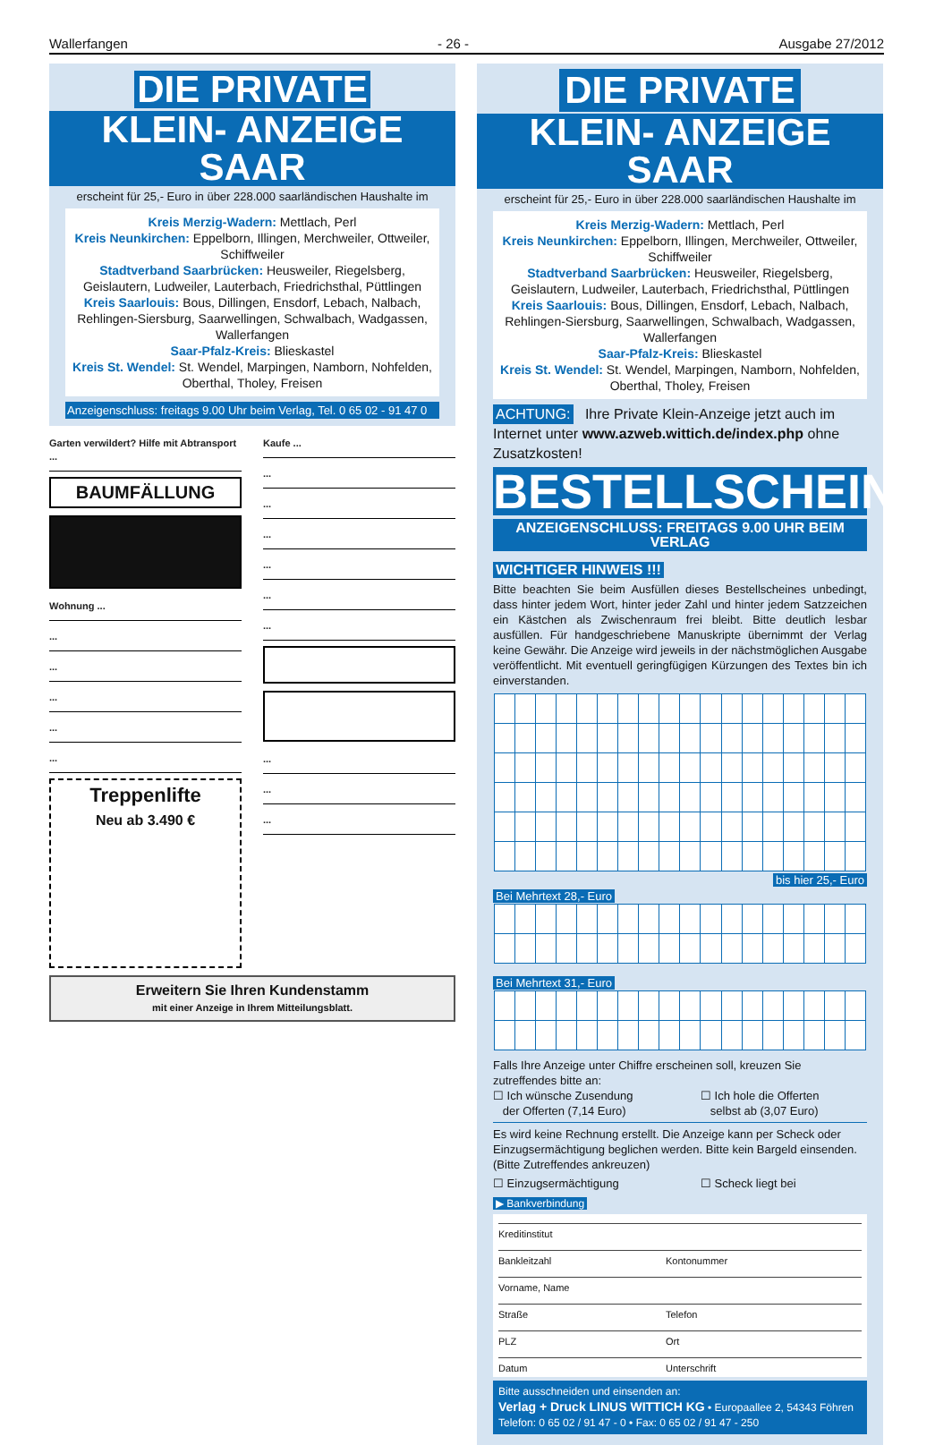Wallerfangen - 26 - Ausgabe 27/2012
DIE PRIVATE
KLEIN- ANZEIGE SAAR
erscheint für 25,- Euro in über 228.000 saarländischen Haushalte im
Kreis Merzig-Wadern: Mettlach, Perl
Kreis Neunkirchen: Eppelborn, Illingen, Merchweiler, Ottweiler, Schiffweiler
Stadtverband Saarbrücken: Heusweiler, Riegelsberg, Geislautern, Ludweiler, Lauterbach, Friedrichsthal, Püttlingen
Kreis Saarlouis: Bous, Dillingen, Ensdorf, Lebach, Nalbach, Rehlingen-Siersburg, Saarwellingen, Schwalbach, Wadgassen, Wallerfangen
Saar-Pfalz-Kreis: Blieskastel
Kreis St. Wendel: St. Wendel, Marpingen, Namborn, Nohfelden, Oberthal, Tholey, Freisen
Anzeigenschluss: freitags 9.00 Uhr beim Verlag, Tel. 0 65 02 - 91 47 0
Garten verwildert? Hilfe mit Abtransport ...
BAUMFÄLLUNG
Wohnung ...
...
...
...
...
...
Treppenlifte
Neu ab 3.490 €
Kaufe ...
...
...
...
...
...
...
...
...
...
Erweitern Sie Ihren Kundenstamm
mit einer Anzeige in Ihrem Mitteilungsblatt.
DIE PRIVATE
KLEIN- ANZEIGE SAAR
erscheint für 25,- Euro in über 228.000 saarländischen Haushalte im
Kreis Merzig-Wadern: Mettlach, Perl
Kreis Neunkirchen: Eppelborn, Illingen, Merchweiler, Ottweiler, Schiffweiler
Stadtverband Saarbrücken: Heusweiler, Riegelsberg, Geislautern, Ludweiler, Lauterbach, Friedrichsthal, Püttlingen
Kreis Saarlouis: Bous, Dillingen, Ensdorf, Lebach, Nalbach, Rehlingen-Siersburg, Saarwellingen, Schwalbach, Wadgassen, Wallerfangen
Saar-Pfalz-Kreis: Blieskastel
Kreis St. Wendel: St. Wendel, Marpingen, Namborn, Nohfelden, Oberthal, Tholey, Freisen
ACHTUNG: Ihre Private Klein-Anzeige jetzt auch im Internet unter www.azweb.wittich.de/index.php ohne Zusatzkosten!
BESTELLSCHEIN
ANZEIGENSCHLUSS: FREITAGS 9.00 UHR BEIM VERLAG
WICHTIGER HINWEIS !!!
Bitte beachten Sie beim Ausfüllen dieses Bestellscheines unbedingt, dass hinter jedem Wort, hinter jeder Zahl und hinter jedem Satzzeichen ein Kästchen als Zwischenraum frei bleibt. Bitte deutlich lesbar ausfüllen. Für handgeschriebene Manuskripte übernimmt der Verlag keine Gewähr. Die Anzeige wird jeweils in der nächstmöglichen Ausgabe veröffentlicht. Mit eventuell geringfügigen Kürzungen des Textes bin ich einverstanden.
bis hier 25,- Euro
Bei Mehrtext 28,- Euro
Bei Mehrtext 31,- Euro
Falls Ihre Anzeige unter Chiffre erscheinen soll, kreuzen Sie zutreffendes bitte an:
☐ Ich wünsche Zusendung
der Offerten (7,14 Euro)
☐ Ich hole die Offerten
selbst ab (3,07 Euro)
Es wird keine Rechnung erstellt. Die Anzeige kann per Scheck oder Einzugsermächtigung beglichen werden. Bitte kein Bargeld einsenden. (Bitte Zutreffendes ankreuzen)
☐ Einzugsermächtigung ☐ Scheck liegt bei
▶ Bankverbindung
Kreditinstitut
Bankleitzahl Kontonummer
Vorname, Name
Straße Telefon
PLZ Ort
Datum Unterschrift
Bitte ausschneiden und einsenden an:
Verlag + Druck LINUS WITTICH KG • Europaallee 2, 54343 Föhren
Telefon: 0 65 02 / 91 47 - 0 • Fax: 0 65 02 / 91 47 - 250